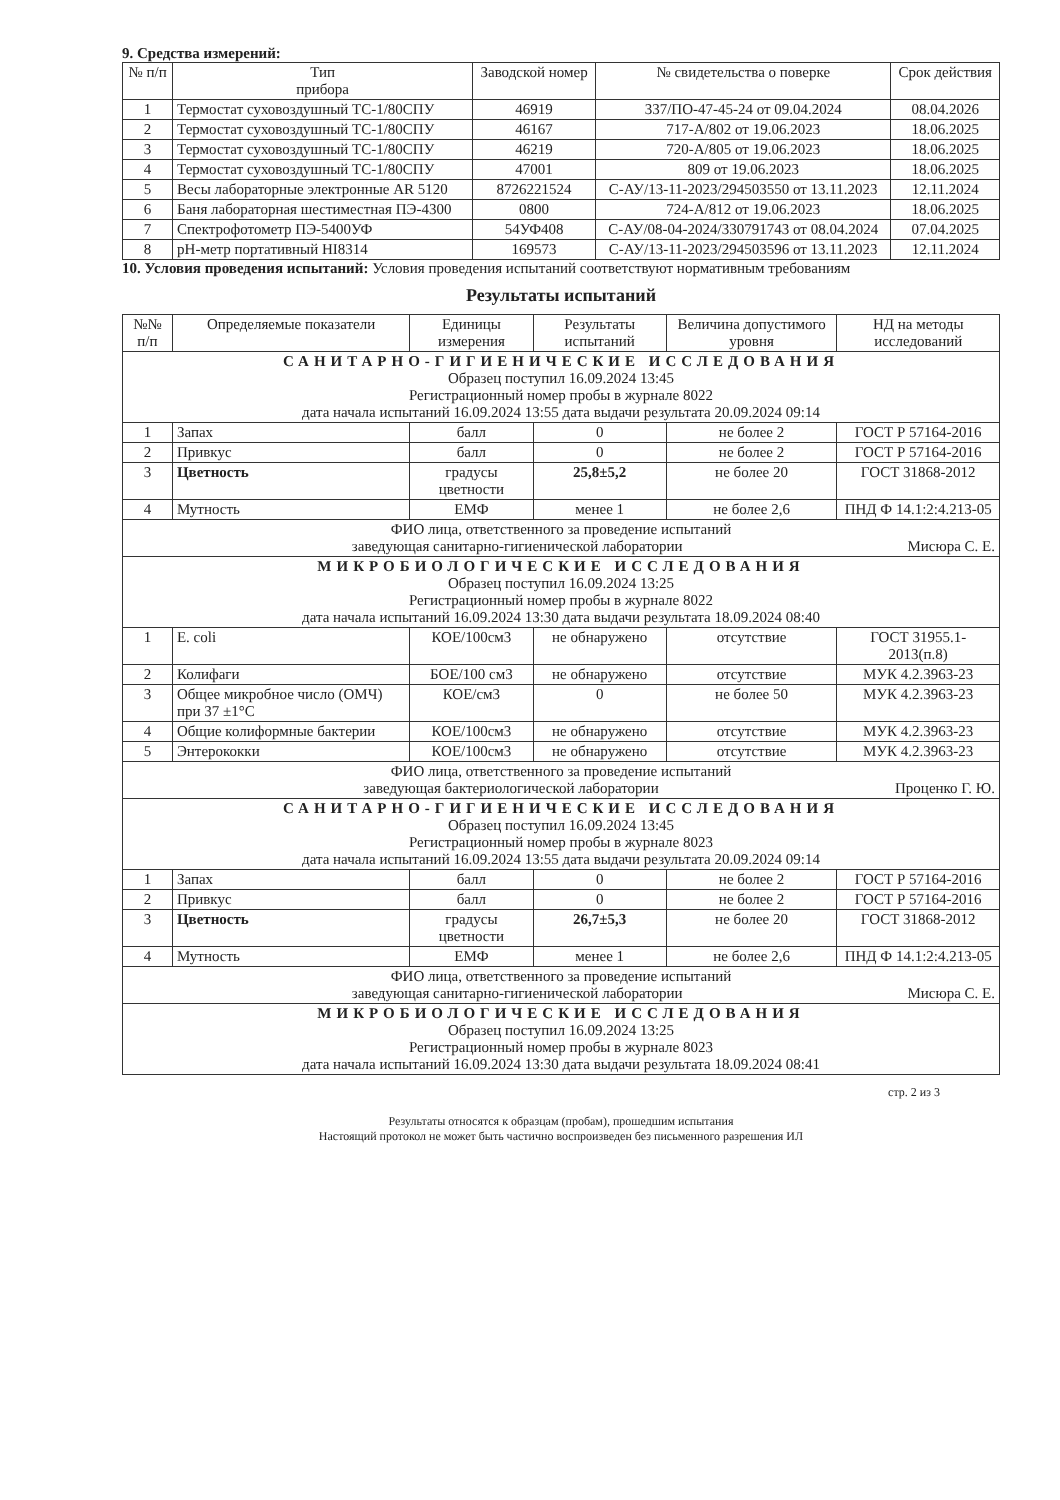9. Средства измерений:
| № п/п | Тип прибора | Заводской номер | № свидетельства о поверке | Срок действия |
| --- | --- | --- | --- | --- |
| 1 | Термостат суховоздушный ТС-1/80СПУ | 46919 | 337/ПО-47-45-24 от 09.04.2024 | 08.04.2026 |
| 2 | Термостат суховоздушный ТС-1/80СПУ | 46167 | 717-А/802 от 19.06.2023 | 18.06.2025 |
| 3 | Термостат суховоздушный ТС-1/80СПУ | 46219 | 720-А/805 от 19.06.2023 | 18.06.2025 |
| 4 | Термостат суховоздушный ТС-1/80СПУ | 47001 | 809 от 19.06.2023 | 18.06.2025 |
| 5 | Весы лабораторные электронные AR 5120 | 8726221524 | С-АУ/13-11-2023/294503550 от 13.11.2023 | 12.11.2024 |
| 6 | Баня лабораторная шестиместная ПЭ-4300 | 0800 | 724-А/812 от 19.06.2023 | 18.06.2025 |
| 7 | Спектрофотометр ПЭ-5400УФ | 54УФ408 | С-АУ/08-04-2024/330791743 от 08.04.2024 | 07.04.2025 |
| 8 | pH-метр портативный HI8314 | 169573 | С-АУ/13-11-2023/294503596 от 13.11.2023 | 12.11.2024 |
10. Условия проведения испытаний: Условия проведения испытаний соответствуют нормативным требованиям
Результаты испытаний
| №№ п/п | Определяемые показатели | Единицы измерения | Результаты испытаний | Величина допустимого уровня | НД на методы исследований |
| --- | --- | --- | --- | --- | --- |
| САНИТАРНО-ГИГИЕНИЧЕСКИЕ ИССЛЕДОВАНИЯ Образец поступил 16.09.2024 13:45 Регистрационный номер пробы в журнале 8022 дата начала испытаний 16.09.2024 13:55 дата выдачи результата 20.09.2024 09:14 | | | | | |
| 1 | Запах | балл | 0 | не более 2 | ГОСТ Р 57164-2016 |
| 2 | Привкус | балл | 0 | не более 2 | ГОСТ Р 57164-2016 |
| 3 | Цветность | градусы цветности | 25,8±5,2 | не более 20 | ГОСТ 31868-2012 |
| 4 | Мутность | ЕМФ | менее 1 | не более 2,6 | ПНД Ф 14.1:2:4.213-05 |
| ФИО лица, ответственного за проведение испытаний заведующая санитарно-гигиенической лаборатории Мисюра С. Е. | | | | | |
| МИКРОБИОЛОГИЧЕСКИЕ ИССЛЕДОВАНИЯ Образец поступил 16.09.2024 13:25 Регистрационный номер пробы в журнале 8022 дата начала испытаний 16.09.2024 13:30 дата выдачи результата 18.09.2024 08:40 | | | | | |
| 1 | E. coli | КОЕ/100см3 | не обнаружено | отсутствие | ГОСТ 31955.1-2013(п.8) |
| 2 | Колифаги | БОЕ/100 см3 | не обнаружено | отсутствие | МУК 4.2.3963-23 |
| 3 | Общее микробное число (ОМЧ) при 37 ±1°С | КОЕ/см3 | 0 | не более 50 | МУК 4.2.3963-23 |
| 4 | Общие колиформные бактерии | КОЕ/100см3 | не обнаружено | отсутствие | МУК 4.2.3963-23 |
| 5 | Энтерококки | КОЕ/100см3 | не обнаружено | отсутствие | МУК 4.2.3963-23 |
| ФИО лица, ответственного за проведение испытаний заведующая бактериологической лаборатории Проценко Г. Ю. | | | | | |
| САНИТАРНО-ГИГИЕНИЧЕСКИЕ ИССЛЕДОВАНИЯ Образец поступил 16.09.2024 13:45 Регистрационный номер пробы в журнале 8023 дата начала испытаний 16.09.2024 13:55 дата выдачи результата 20.09.2024 09:14 | | | | | |
| 1 | Запах | балл | 0 | не более 2 | ГОСТ Р 57164-2016 |
| 2 | Привкус | балл | 0 | не более 2 | ГОСТ Р 57164-2016 |
| 3 | Цветность | градусы цветности | 26,7±5,3 | не более 20 | ГОСТ 31868-2012 |
| 4 | Мутность | ЕМФ | менее 1 | не более 2,6 | ПНД Ф 14.1:2:4.213-05 |
| ФИО лица, ответственного за проведение испытаний заведующая санитарно-гигиенической лаборатории Мисюра С. Е. | | | | | |
| МИКРОБИОЛОГИЧЕСКИЕ ИССЛЕДОВАНИЯ Образец поступил 16.09.2024 13:25 Регистрационный номер пробы в журнале 8023 дата начала испытаний 16.09.2024 13:30 дата выдачи результата 18.09.2024 08:41 | | | | | |
стр. 2 из 3
Результаты относятся к образцам (пробам), прошедшим испытания
Настоящий протокол не может быть частично воспроизведен без письменного разрешения ИЛ